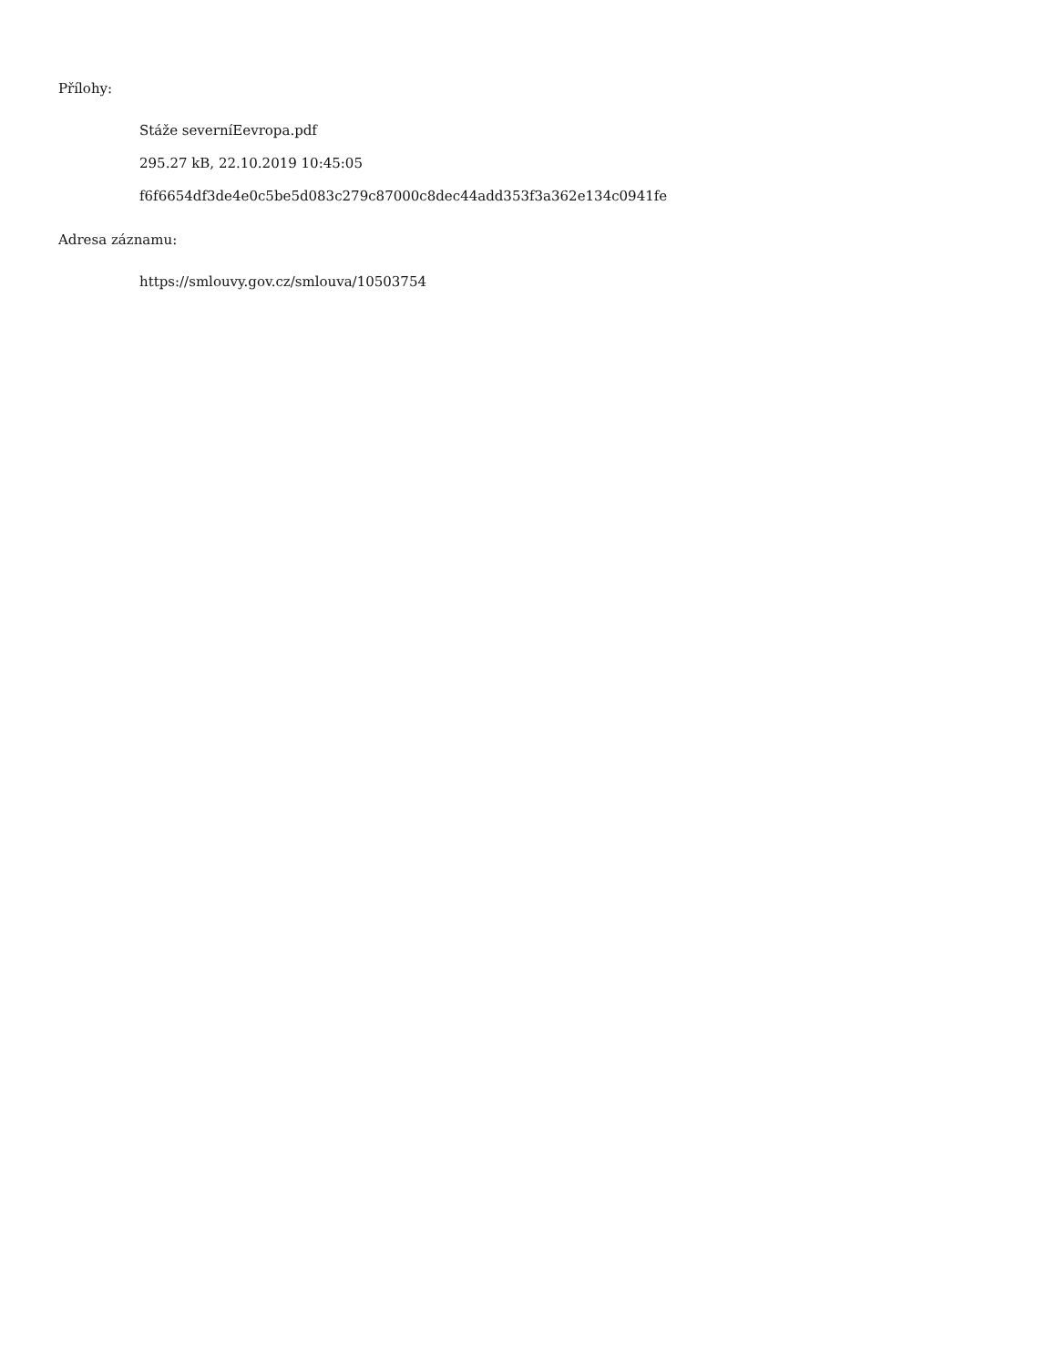Přílohy:
Stáže severníEevropa.pdf
295.27 kB, 22.10.2019 10:45:05
f6f6654df3de4e0c5be5d083c279c87000c8dec44add353f3a362e134c0941fe
Adresa záznamu:
https://smlouvy.gov.cz/smlouva/10503754